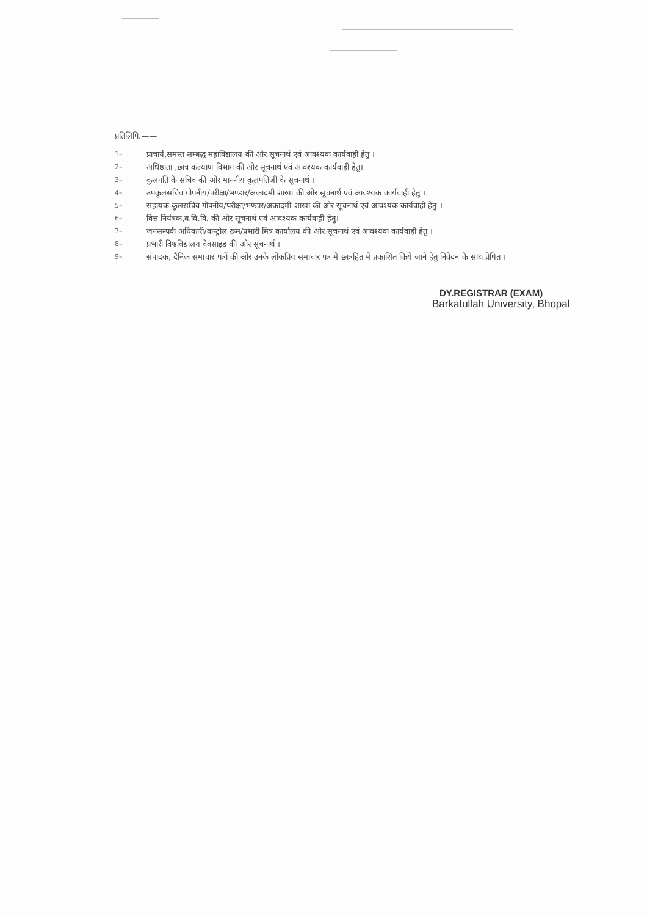प्रतिलिपि.——
1– प्राचार्य,समस्त सम्बद्ध महाविद्यालय की ओर सूचनार्थ एवं आवश्यक कार्यवाही हेतु ।
2– अधिष्ठाता ,छात्र कल्याण विभाग की ओर सूचनार्थ एवं आवश्यक कार्यवाही हेतु।
3– कुलपति के सचिव की ओर माननीय कुलपतिजी के सूचनार्थ ।
4– उपकुलसचिव गोपनीय/परीक्षा/भण्डार/अकादमी शाखा की ओर सूचनार्थ एवं आवश्यक कार्यवाही हेतु ।
5– सहायक कुलसचिव गोपनीय/परीक्षा/भण्डार/अकादमी शाखा की ओर सूचनार्थ एवं आवश्यक कार्यवाही हेतु ।
6– वित्त नियंत्रक,ब.वि.वि. की ओर सूचनार्थ एवं आवश्यक कार्यवाही हेतु।
7– जनसम्पर्क अधिकारी/कन्ट्रोल रूम/प्रभारी मित्र कार्यालय की ओर सूचनार्थ एवं आवश्यक कार्यवाही हेतु ।
8– प्रभारी विश्वविद्यालय वेबसाइड की ओर सूचनार्थ ।
9– संपादक, दैनिक समाचार पत्रों की ओर उनके लोकप्रिय समाचार पत्र मे छात्रहित में प्रकाशित किये जाने हेतु निवेदन के साथ प्रेषित ।
DY.REGISTRAR (EXAM)
Barkatullah University, Bhopal